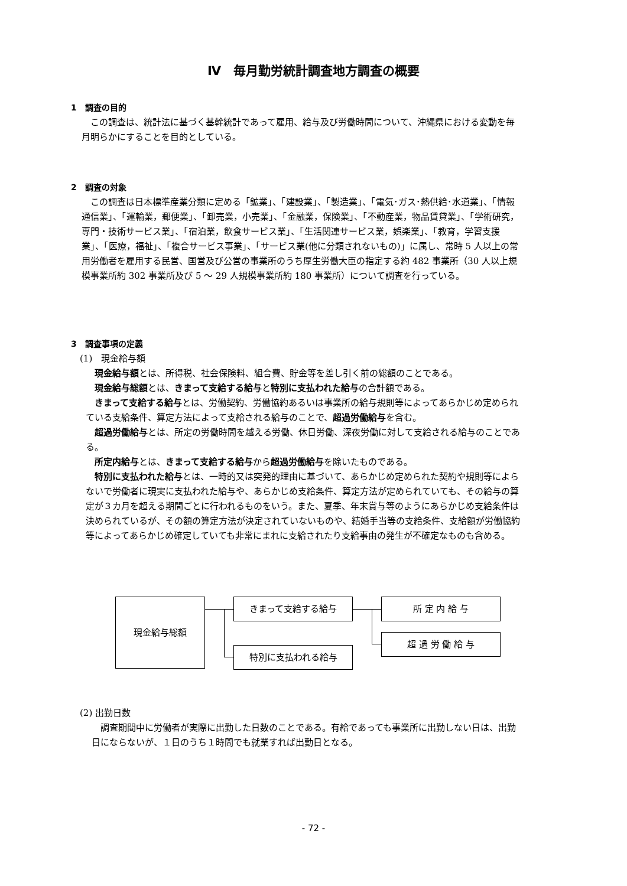Ⅳ　毎月勤労統計調査地方調査の概要
1　調査の目的
この調査は、統計法に基づく基幹統計であって雇用、給与及び労働時間について、沖縄県における変動を毎月明らかにすることを目的としている。
2　調査の対象
この調査は日本標準産業分類に定める「鉱業」、「建設業」、「製造業」、「電気･ガス･熱供給･水道業」、「情報通信業」、「運輸業，郵便業」、「卸売業，小売業」、「金融業，保険業」、「不動産業，物品賃貸業」、「学術研究，専門・技術サービス業」、「宿泊業，飲食サービス業」、「生活関連サービス業，娯楽業」、「教育，学習支援業」、「医療，福祉」、「複合サービス事業」、「サービス業(他に分類されないもの)」に属し、常時 5 人以上の常用労働者を雇用する民営、国営及び公営の事業所のうち厚生労働大臣の指定する約 482 事業所（30 人以上規模事業所約 302 事業所及び 5 ～ 29 人規模事業所約 180 事業所）について調査を行っている。
3　調査事項の定義
(1)　現金給与額
現金給与額とは、所得税、社会保険料、組合費、貯金等を差し引く前の総額のことである。
現金給与総額とは、きまって支給する給与と特別に支払われた給与の合計額である。
きまって支給する給与とは、労働契約、労働協約あるいは事業所の給与規則等によってあらかじめ定められている支給条件、算定方法によって支給される給与のことで、超過労働給与を含む。
超過労働給与とは、所定の労働時間を越える労働、休日労働、深夜労働に対して支給される給与のことである。
所定内給与とは、きまって支給する給与から超過労働給与を除いたものである。
特別に支払われた給与とは、一時的又は突発的理由に基づいて、あらかじめ定められた契約や規則等によらないで労働者に現実に支払われた給与や、あらかじめ支給条件、算定方法が定められていても、その給与の算定が３カ月を超える期間ごとに行われるものをいう。また、夏季、年末賞与等のようにあらかじめ支給条件は決められているが、その額の算定方法が決定されていないものや、結婚手当等の支給条件、支給額が労働協約等によってあらかじめ確定していても非常にまれに支給されたり支給事由の発生が不確定なものも含める。
現金給与総額 きまって支給する給与
特別に支払われる給与
所 定 内 給 与
超 過 労 働 給 与
(2) 出勤日数
調査期間中に労働者が実際に出勤した日数のことである。有給であっても事業所に出勤しない日は、出勤日にならないが、１日のうち１時間でも就業すれば出勤日となる。
- 72 -